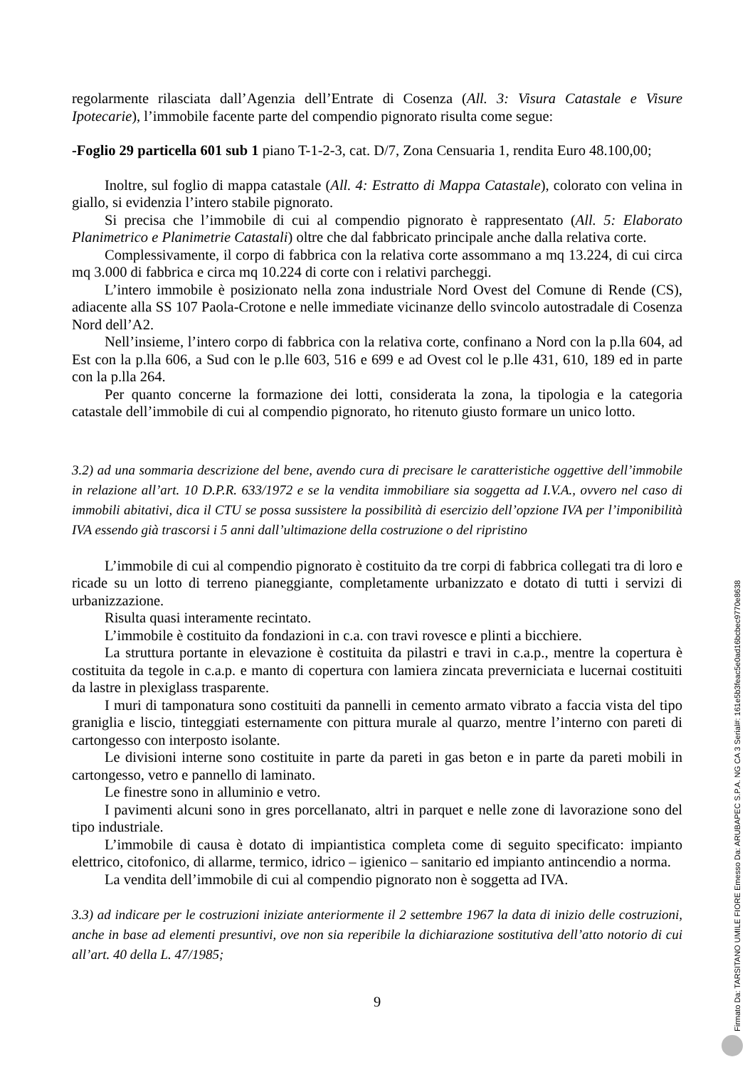regolarmente rilasciata dall’Agenzia dell’Entrate di Cosenza (All. 3: Visura Catastale e Visure Ipotecarie), l’immobile facente parte del compendio pignorato risulta come segue:
-Foglio 29 particella 601 sub 1 piano T-1-2-3, cat. D/7, Zona Censuaria 1, rendita Euro 48.100,00;
Inoltre, sul foglio di mappa catastale (All. 4: Estratto di Mappa Catastale), colorato con velina in giallo, si evidenzia l’intero stabile pignorato.
Si precisa che l’immobile di cui al compendio pignorato è rappresentato (All. 5: Elaborato Planimetrico e Planimetrie Catastali) oltre che dal fabbricato principale anche dalla relativa corte.
Complessivamente, il corpo di fabbrica con la relativa corte assommano a mq 13.224, di cui circa mq 3.000 di fabbrica e circa mq 10.224 di corte con i relativi parcheggi.
L’intero immobile è posizionato nella zona industriale Nord Ovest del Comune di Rende (CS), adiacente alla SS 107 Paola-Crotone e nelle immediate vicinanze dello svincolo autostradale di Cosenza Nord dell’A2.
Nell’insieme, l’intero corpo di fabbrica con la relativa corte, confinano a Nord con la p.lla 604, ad Est con la p.lla 606, a Sud con le p.lle 603, 516 e 699 e ad Ovest col le p.lle 431, 610, 189 ed in parte con la p.lla 264.
Per quanto concerne la formazione dei lotti, considerata la zona, la tipologia e la categoria catastale dell’immobile di cui al compendio pignorato, ho ritenuto giusto formare un unico lotto.
3.2) ad una sommaria descrizione del bene, avendo cura di precisare le caratteristiche oggettive dell’immobile in relazione all’art. 10 D.P.R. 633/1972 e se la vendita immobiliare sia soggetta ad I.V.A., ovvero nel caso di immobili abitativi, dica il CTU se possa sussistere la possibilità di esercizio dell’opzione IVA per l’imponibilità IVA essendo già trascorsi i 5 anni dall’ultimazione della costruzione o del ripristino
L’immobile di cui al compendio pignorato è costituito da tre corpi di fabbrica collegati tra di loro e ricade su un lotto di terreno pianeggiante, completamente urbanizzato e dotato di tutti i servizi di urbanizzazione.
Risulta quasi interamente recintato.
L’immobile è costituito da fondazioni in c.a. con travi rovesce e plinti a bicchiere.
La struttura portante in elevazione è costituita da pilastri e travi in c.a.p., mentre la copertura è costituita da tegole in c.a.p. e manto di copertura con lamiera zincata preverniciata e lucernai costituiti da lastre in plexiglass trasparente.
I muri di tamponatura sono costituiti da pannelli in cemento armato vibrato a faccia vista del tipo graniglia e liscio, tinteggiati esternamente con pittura murale al quarzo, mentre l’interno con pareti di cartongesso con interposto isolante.
Le divisioni interne sono costituite in parte da pareti in gas beton e in parte da pareti mobili in cartongesso, vetro e pannello di laminato.
Le finestre sono in alluminio e vetro.
I pavimenti alcuni sono in gres porcellanato, altri in parquet e nelle zone di lavorazione sono del tipo industriale.
L’immobile di causa è dotato di impiantistica completa come di seguito specificato: impianto elettrico, citofonico, di allarme, termico, idrico – igienico – sanitario ed impianto antincendio a norma.
La vendita dell’immobile di cui al compendio pignorato non è soggetta ad IVA.
3.3) ad indicare per le costruzioni iniziate anteriormente il 2 settembre 1967 la data di inizio delle costruzioni, anche in base ad elementi presuntivi, ove non sia reperibile la dichiarazione sostitutiva dell’atto notorio di cui all’art. 40 della L. 47/1985;
9
Firmato Da: TARSITANO UMILE FIORE Emesso Da: ARUBAPEC S.P.A. NG CA 3 Serial#: 161e5b3feac5e0ad16bcbec9770e8638